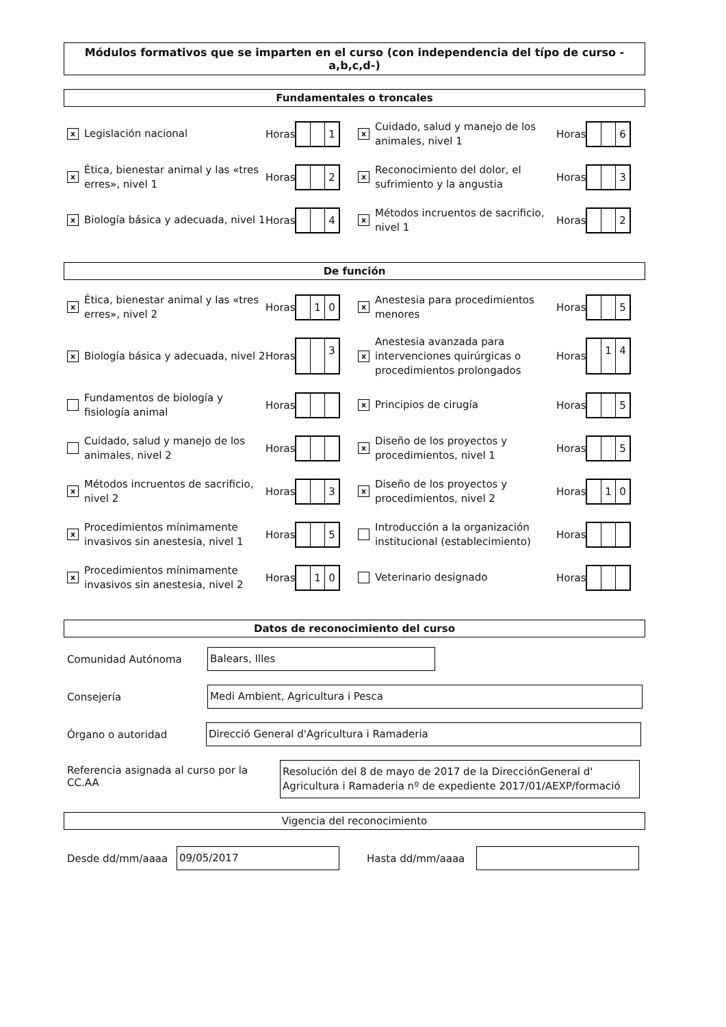Módulos formativos que se imparten en el curso (con independencia del típo de curso -a,b,c,d-)
Fundamentales o troncales
x
Legislación nacional
Horas
1
x
Cuidado, salud y manejo de los animales, nivel 1
Horas
6
x
Ética, bienestar animal y las «tres erres», nivel 1
Horas
2
x
Reconocimiento del dolor, el sufrimiento y la angustia
Horas
3
x
Biología básica y adecuada, nivel 1
Horas
4
x
Métodos incruentos de sacrificio, nivel 1
Horas
2
De función
x
Ética, bienestar animal y las «tres erres», nivel 2
Horas
1 0
x
Anestesia para procedimientos menores
Horas
5
x
Biología básica y adecuada, nivel 2
Horas
3
x
Anestesia avanzada para intervenciones quirúrgicas o procedimientos prolongados
Horas
1 4
Fundamentos de biología y fisiología animal
Horas
x
Principios de cirugía
Horas
5
Cuidado, salud y manejo de los animales, nivel 2
Horas
x
Diseño de los proyectos y procedimientos, nivel 1
Horas
5
x
Métodos incruentos de sacrificio, nivel 2
Horas
3
x
Diseño de los proyectos y procedimientos, nivel 2
Horas
1 0
x
Procedimientos mínimamente invasivos sin anestesia, nivel 1
Horas
5
Introducción a la organización institucional (establecimiento)
Horas
x
Procedimientos mínimamente invasivos sin anestesia, nivel 2
Horas
1 0
Veterinario designado
Horas
Datos de reconocimiento del curso
Comunidad Autónoma
Balears, Illes
Consejería
Medi Ambient, Agricultura i Pesca
Órgano o autoridad
Direcció General d'Agricultura i Ramaderia
Referencia asignada al curso por la CC.AA
Resolución del 8 de mayo de 2017 de la DirecciónGeneral d' Agricultura i Ramaderia nº de expediente 2017/01/AEXP/formació
Vigencia del reconocimiento
Desde dd/mm/aaaa
09/05/2017
Hasta dd/mm/aaaa